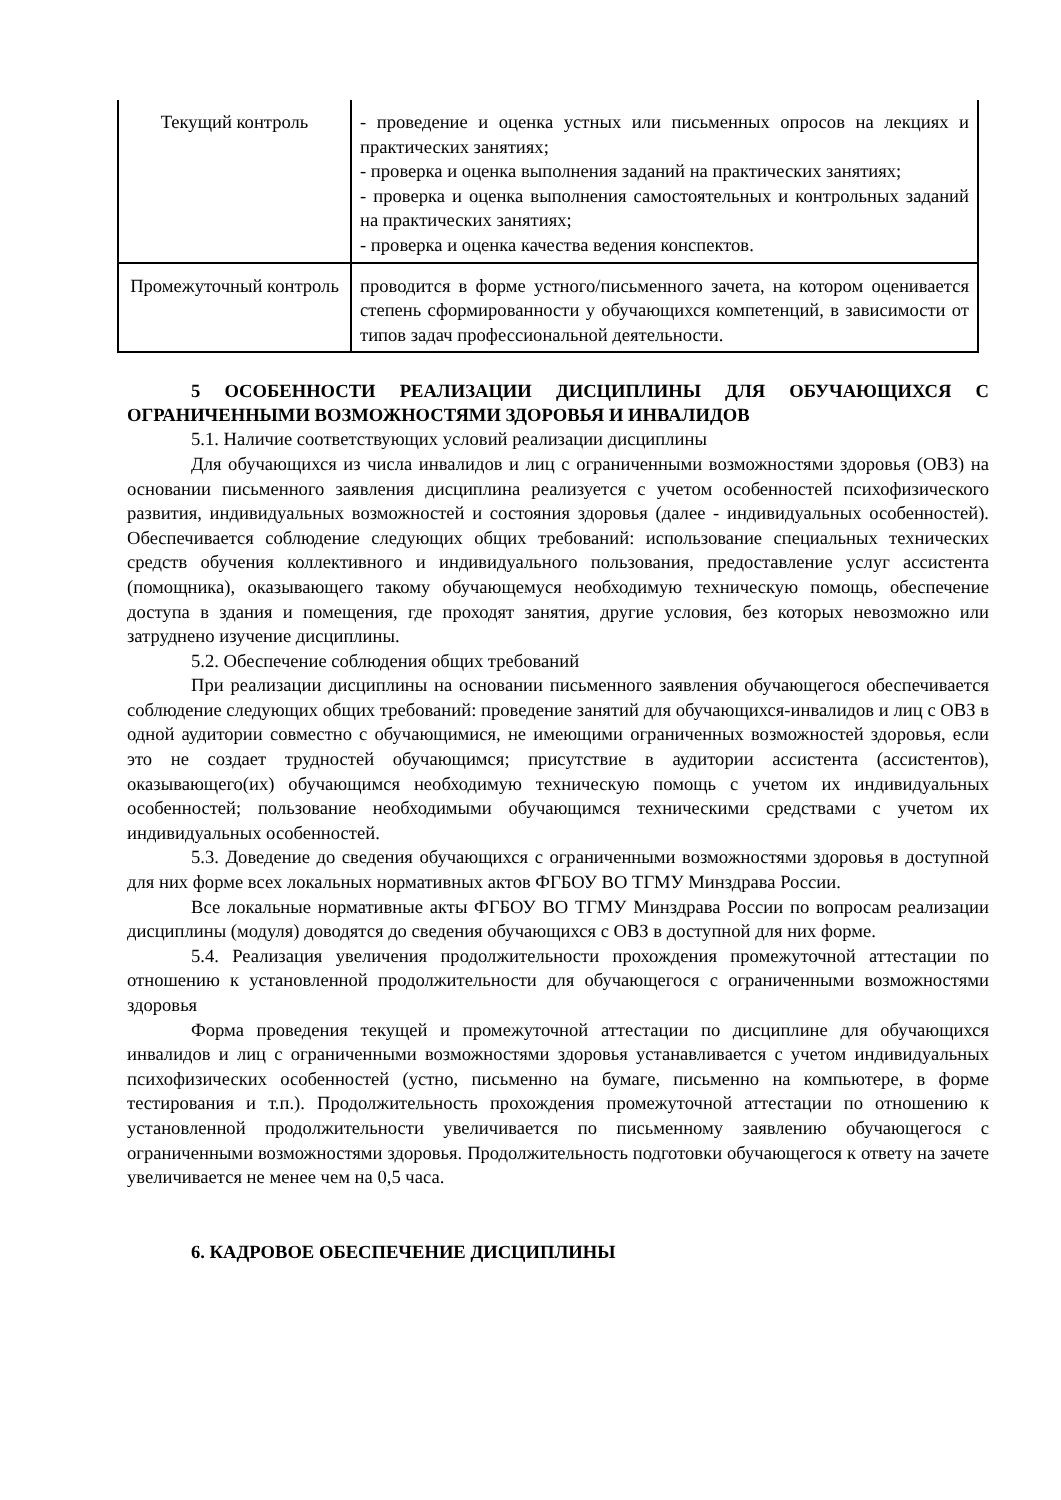| Текущий контроль | - проведение и оценка устных или письменных опросов на лекциях и практических занятиях; - проверка и оценка выполнения заданий на практических занятиях; - проверка и оценка выполнения самостоятельных и контрольных заданий на практических занятиях; - проверка и оценка качества ведения конспектов. |
| Промежуточный контроль | проводится в форме устного/письменного зачета, на котором оценивается степень сформированности у обучающихся компетенций, в зависимости от типов задач профессиональной деятельности. |
5 ОСОБЕННОСТИ РЕАЛИЗАЦИИ ДИСЦИПЛИНЫ ДЛЯ ОБУЧАЮЩИХСЯ С ОГРАНИЧЕННЫМИ ВОЗМОЖНОСТЯМИ ЗДОРОВЬЯ И ИНВАЛИДОВ
5.1. Наличие соответствующих условий реализации дисциплины
Для обучающихся из числа инвалидов и лиц с ограниченными возможностями здоровья (ОВЗ) на основании письменного заявления дисциплина реализуется с учетом особенностей психофизического развития, индивидуальных возможностей и состояния здоровья (далее - индивидуальных особенностей). Обеспечивается соблюдение следующих общих требований: использование специальных технических средств обучения коллективного и индивидуального пользования, предоставление услуг ассистента (помощника), оказывающего такому обучающемуся необходимую техническую помощь, обеспечение доступа в здания и помещения, где проходят занятия, другие условия, без которых невозможно или затруднено изучение дисциплины.
5.2. Обеспечение соблюдения общих требований
При реализации дисциплины на основании письменного заявления обучающегося обеспечивается соблюдение следующих общих требований: проведение занятий для обучающихся-инвалидов и лиц с ОВЗ в одной аудитории совместно с обучающимися, не имеющими ограниченных возможностей здоровья, если это не создает трудностей обучающимся; присутствие в аудитории ассистента (ассистентов), оказывающего(их) обучающимся необходимую техническую помощь с учетом их индивидуальных особенностей; пользование необходимыми обучающимся техническими средствами с учетом их индивидуальных особенностей.
5.3. Доведение до сведения обучающихся с ограниченными возможностями здоровья в доступной для них форме всех локальных нормативных актов ФГБОУ ВО ТГМУ Минздрава России.
Все локальные нормативные акты ФГБОУ ВО ТГМУ Минздрава России по вопросам реализации дисциплины (модуля) доводятся до сведения обучающихся с ОВЗ в доступной для них форме.
5.4. Реализация увеличения продолжительности прохождения промежуточной аттестации по отношению к установленной продолжительности для обучающегося с ограниченными возможностями здоровья
Форма проведения текущей и промежуточной аттестации по дисциплине для обучающихся инвалидов и лиц с ограниченными возможностями здоровья устанавливается с учетом индивидуальных психофизических особенностей (устно, письменно на бумаге, письменно на компьютере, в форме тестирования и т.п.). Продолжительность прохождения промежуточной аттестации по отношению к установленной продолжительности увеличивается по письменному заявлению обучающегося с ограниченными возможностями здоровья. Продолжительность подготовки обучающегося к ответу на зачете увеличивается не менее чем на 0,5 часа.
6. КАДРОВОЕ ОБЕСПЕЧЕНИЕ ДИСЦИПЛИНЫ